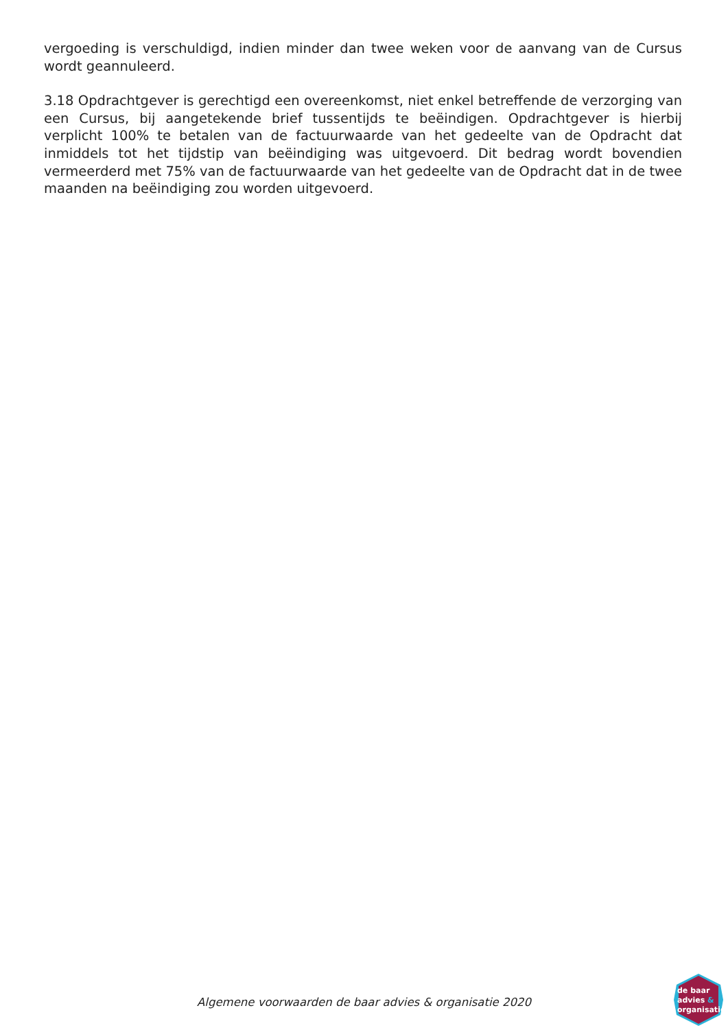vergoeding is verschuldigd, indien minder dan twee weken voor de aanvang van de Cursus wordt geannuleerd.
3.18 Opdrachtgever is gerechtigd een overeenkomst, niet enkel betreffende de verzorging van een Cursus, bij aangetekende brief tussentijds te beëindigen. Opdrachtgever is hierbij verplicht 100% te betalen van de factuurwaarde van het gedeelte van de Opdracht dat inmiddels tot het tijdstip van beëindiging was uitgevoerd. Dit bedrag wordt bovendien vermeerderd met 75% van de factuurwaarde van het gedeelte van de Opdracht dat in de twee maanden na beëindiging zou worden uitgevoerd.
Algemene voorwaarden de baar advies & organisatie 2020
de baar
advies &
organisatie